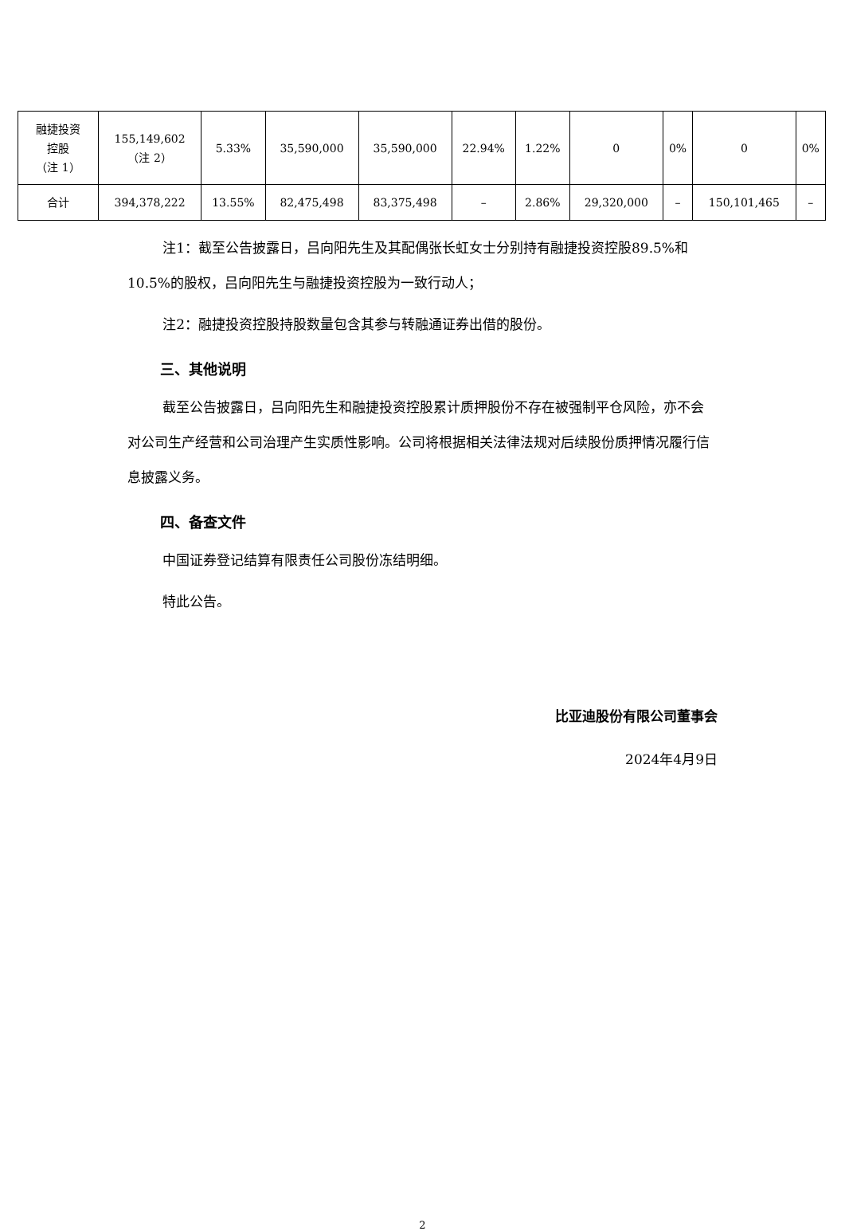| 融捷投资 控股 （注 1） | 155,149,602 （注 2） | 5.33% | 35,590,000 | 35,590,000 | 22.94% | 1.22% | 0 | 0% | 0 | 0% |
| 合计 | 394,378,222 | 13.55% | 82,475,498 | 83,375,498 | – | 2.86% | 29,320,000 | – | 150,101,465 | – |
注1：截至公告披露日，吕向阳先生及其配偶张长虹女士分别持有融捷投资控股89.5%和10.5%的股权，吕向阳先生与融捷投资控股为一致行动人；
注2：融捷投资控股持股数量包含其参与转融通证券出借的股份。
三、其他说明
截至公告披露日，吕向阳先生和融捷投资控股累计质押股份不存在被强制平仓风险，亦不会对公司生产经营和公司治理产生实质性影响。公司将根据相关法律法规对后续股份质押情况履行信息披露义务。
四、备查文件
中国证券登记结算有限责任公司股份冻结明细。
特此公告。
比亚迪股份有限公司董事会
2024年4月9日
2